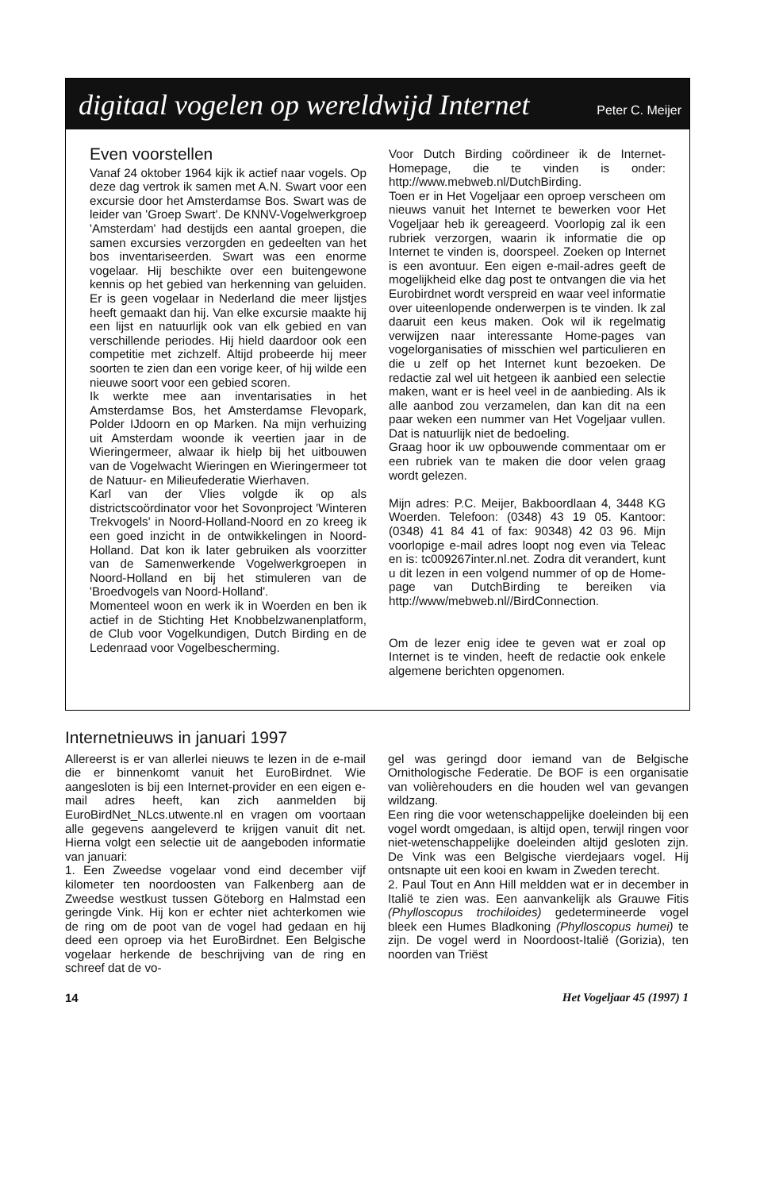digitaal vogelen op wereldwijd Internet
Peter C. Meijer
Even voorstellen
Vanaf 24 oktober 1964 kijk ik actief naar vogels. Op deze dag vertrok ik samen met A.N. Swart voor een excursie door het Amsterdamse Bos. Swart was de leider van 'Groep Swart'. De KNNV-Vogelwerkgroep 'Amsterdam' had destijds een aantal groepen, die samen excursies verzorgden en gedeelten van het bos inventariseerden. Swart was een enorme vogelaar. Hij beschikte over een buitengewone kennis op het gebied van herkenning van geluiden. Er is geen vogelaar in Nederland die meer lijstjes heeft gemaakt dan hij. Van elke excursie maakte hij een lijst en natuurlijk ook van elk gebied en van verschillende periodes. Hij hield daardoor ook een competitie met zichzelf. Altijd probeerde hij meer soorten te zien dan een vorige keer, of hij wilde een nieuwe soort voor een gebied scoren.
Ik werkte mee aan inventarisaties in het Amsterdamse Bos, het Amsterdamse Flevopark, Polder IJdoorn en op Marken. Na mijn verhuizing uit Amsterdam woonde ik veertien jaar in de Wieringermeer, alwaar ik hielp bij het uitbouwen van de Vogelwacht Wieringen en Wieringermeer tot de Natuur- en Milieufederatie Wierhaven.
Karl van der Vlies volgde ik op als districtscoördinator voor het Sovonproject 'Winteren Trekvogels' in Noord-Holland-Noord en zo kreeg ik een goed inzicht in de ontwikkelingen in Noord-Holland. Dat kon ik later gebruiken als voorzitter van de Samenwerkende Vogelwerkgroepen in Noord-Holland en bij het stimuleren van de 'Broedvogels van Noord-Holland'.
Momenteel woon en werk ik in Woerden en ben ik actief in de Stichting Het Knobbelzwanenplatform, de Club voor Vogelkundigen, Dutch Birding en de Ledenraad voor Vogelbescherming.
Voor Dutch Birding coördineer ik de Internet-Homepage, die te vinden is onder: http://www.mebweb.nl/DutchBirding.
Toen er in Het Vogeljaar een oproep verscheen om nieuws vanuit het Internet te bewerken voor Het Vogeljaar heb ik gereageerd. Voorlopig zal ik een rubriek verzorgen, waarin ik informatie die op Internet te vinden is, doorspeel. Zoeken op Internet is een avontuur. Een eigen e-mail-adres geeft de mogelijkheid elke dag post te ontvangen die via het Eurobirdnet wordt verspreid en waar veel informatie over uiteenlopende onderwerpen is te vinden. Ik zal daaruit een keus maken. Ook wil ik regelmatig verwijzen naar interessante Home-pages van vogelorganisaties of misschien wel particulieren en die u zelf op het Internet kunt bezoeken. De redactie zal wel uit hetgeen ik aanbied een selectie maken, want er is heel veel in de aanbieding. Als ik alle aanbod zou verzamelen, dan kan dit na een paar weken een nummer van Het Vogeljaar vullen. Dat is natuurlijk niet de bedoeling.
Graag hoor ik uw opbouwende commentaar om er een rubriek van te maken die door velen graag wordt gelezen.
Mijn adres: P.C. Meijer, Bakboordlaan 4, 3448 KG Woerden. Telefoon: (0348) 43 19 05. Kantoor: (0348) 41 84 41 of fax: 90348) 42 03 96. Mijn voorlopige e-mail adres loopt nog even via Teleac en is: tc009267inter.nl.net. Zodra dit verandert, kunt u dit lezen in een volgend nummer of op de Home-page van DutchBirding te bereiken via http://www/mebweb.nl//BirdConnection.
Om de lezer enig idee te geven wat er zoal op Internet is te vinden, heeft de redactie ook enkele algemene berichten opgenomen.
Internetnieuws in januari 1997
Allereerst is er van allerlei nieuws te lezen in de e-mail die er binnenkomt vanuit het EuroBirdnet. Wie aangesloten is bij een Internet-provider en een eigen e-mail adres heeft, kan zich aanmelden bij EuroBirdNet_NLcs.utwente.nl en vragen om voortaan alle gegevens aangeleverd te krijgen vanuit dit net. Hierna volgt een selectie uit de aangeboden informatie van januari:
1. Een Zweedse vogelaar vond eind december vijf kilometer ten noordoosten van Falkenberg aan de Zweedse westkust tussen Göteborg en Halmstad een geringde Vink. Hij kon er echter niet achterkomen wie de ring om de poot van de vogel had gedaan en hij deed een oproep via het EuroBirdnet. Een Belgische vogelaar herkende de beschrijving van de ring en schreef dat de vo-
gel was geringd door iemand van de Belgische Ornithologische Federatie. De BOF is een organisatie van volièrehouders en die houden wel van gevangen wildzang.
Een ring die voor wetenschappelijke doeleinden bij een vogel wordt omgedaan, is altijd open, terwijl ringen voor niet-wetenschappelijke doeleinden altijd gesloten zijn. De Vink was een Belgische vierdejaars vogel. Hij ontsnapte uit een kooi en kwam in Zweden terecht.
2. Paul Tout en Ann Hill meldden wat er in december in Italië te zien was. Een aanvankelijk als Grauwe Fitis (Phylloscopus trochiloides) gedetermineerde vogel bleek een Humes Bladkoning (Phylloscopus humei) te zijn. De vogel werd in Noordoost-Italië (Gorizia), ten noorden van Triëst
14 Het Vogeljaar 45 (1997) 1